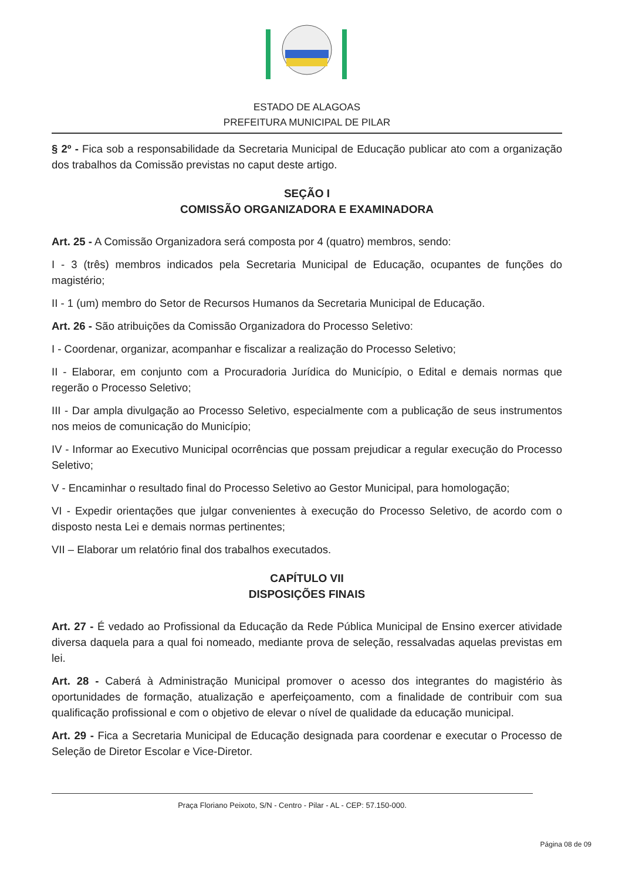ESTADO DE ALAGOAS
PREFEITURA MUNICIPAL DE PILAR
§ 2º - Fica sob a responsabilidade da Secretaria Municipal de Educação publicar ato com a organização dos trabalhos da Comissão previstas no caput deste artigo.
SEÇÃO I
COMISSÃO ORGANIZADORA E EXAMINADORA
Art. 25 - A Comissão Organizadora será composta por 4 (quatro) membros, sendo:
I - 3 (três) membros indicados pela Secretaria Municipal de Educação, ocupantes de funções do magistério;
II - 1 (um) membro do Setor de Recursos Humanos da Secretaria Municipal de Educação.
Art. 26 - São atribuições da Comissão Organizadora do Processo Seletivo:
I - Coordenar, organizar, acompanhar e fiscalizar a realização do Processo Seletivo;
II - Elaborar, em conjunto com a Procuradoria Jurídica do Município, o Edital e demais normas que regerão o Processo Seletivo;
III - Dar ampla divulgação ao Processo Seletivo, especialmente com a publicação de seus instrumentos nos meios de comunicação do Município;
IV - Informar ao Executivo Municipal ocorrências que possam prejudicar a regular execução do Processo Seletivo;
V - Encaminhar o resultado final do Processo Seletivo ao Gestor Municipal, para homologação;
VI - Expedir orientações que julgar convenientes à execução do Processo Seletivo, de acordo com o disposto nesta Lei e demais normas pertinentes;
VII – Elaborar um relatório final dos trabalhos executados.
CAPÍTULO VII
DISPOSIÇÕES FINAIS
Art. 27 - É vedado ao Profissional da Educação da Rede Pública Municipal de Ensino exercer atividade diversa daquela para a qual foi nomeado, mediante prova de seleção, ressalvadas aquelas previstas em lei.
Art. 28 - Caberá à Administração Municipal promover o acesso dos integrantes do magistério às oportunidades de formação, atualização e aperfeiçoamento, com a finalidade de contribuir com sua qualificação profissional e com o objetivo de elevar o nível de qualidade da educação municipal.
Art. 29 - Fica a Secretaria Municipal de Educação designada para coordenar e executar o Processo de Seleção de Diretor Escolar e Vice-Diretor.
Praça Floriano Peixoto, S/N - Centro - Pilar - AL - CEP: 57.150-000.
Página 08 de 09